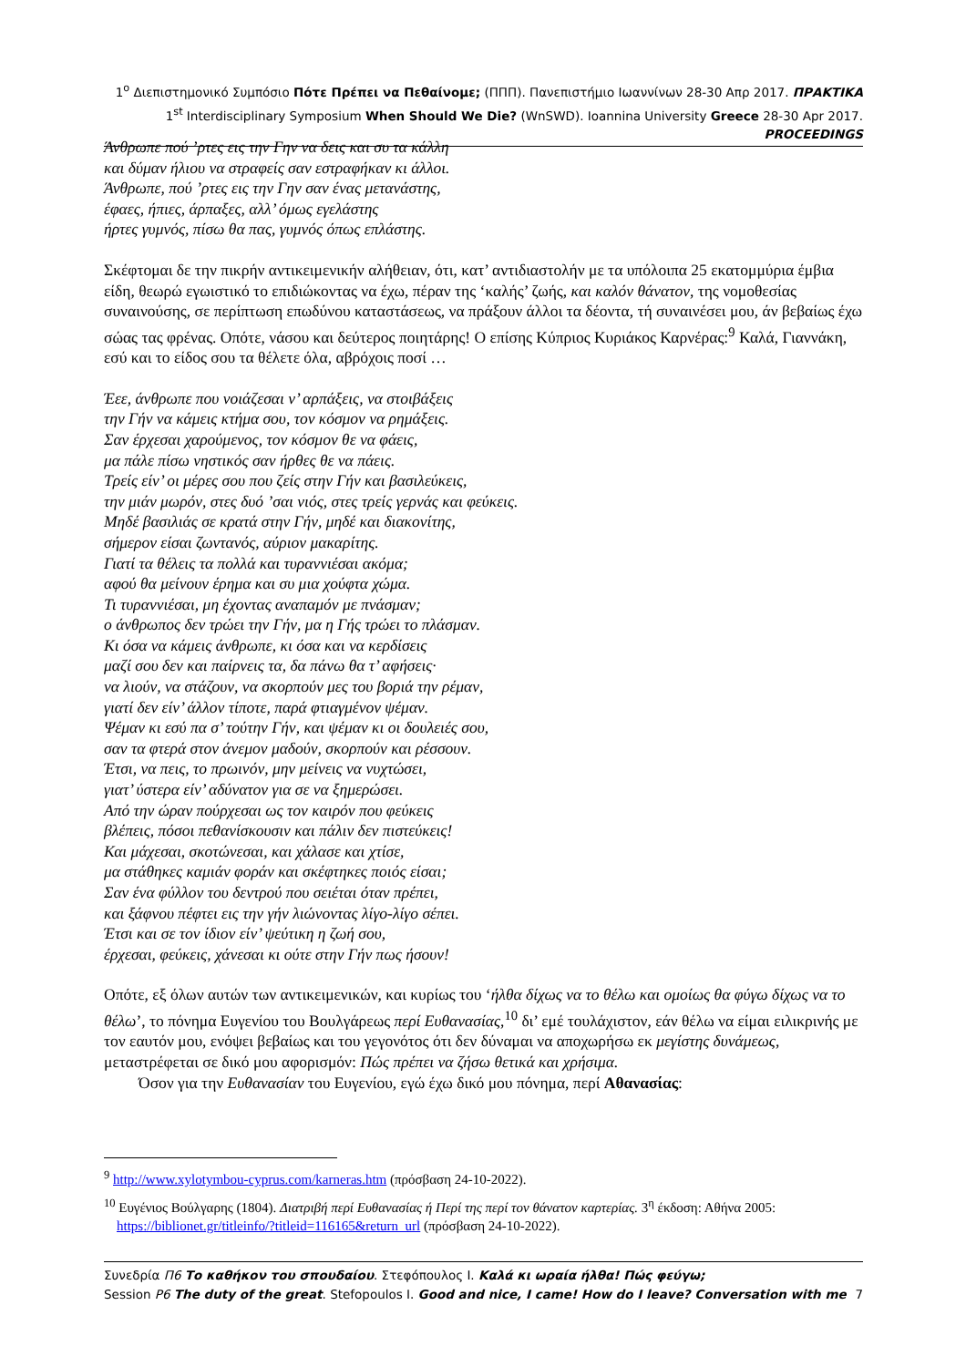1<sup>ο</sup> Διεπιστημονικό Συμπόσιο Πότε Πρέπει να Πεθαίνομε; (ΠΠΠ). Πανεπιστήμιο Ιωαννίνων 28-30 Απρ 2017. ΠΡΑΚΤΙΚΑ
1<sup>st</sup> Interdisciplinary Symposium When Should We Die? (WnSWD). Ioannina University Greece 28-30 Apr 2017. PROCEEDINGS
Άνθρωπε πού ’ρτες εις την Γην να δεις και συ τα κάλλη
και δύμαν ήλιου να στραφείς σαν εστραφήκαν κι άλλοι.
Άνθρωπε, πού ’ρτες εις την Γην σαν ένας μετανάστης,
έφαες, ήπιες, άρπαξες, αλλ’ όμως εγελάστης
ήρτες γυμνός, πίσω θα πας, γυμνός όπως επλάστης.
Σκέφτομαι δε την πικρήν αντικειμενικήν αλήθειαν, ότι, κατ’ αντιδιαστολήν με τα υπόλοιπα 25 εκατομμύρια έμβια είδη, θεωρώ εγωιστικό το επιδιώκοντας να έχω, πέραν της ‘καλής’ ζωής, και καλόν θάνατον, της νομοθεσίας συναινούσης, σε περίπτωση επωδύνου καταστάσεως, να πράξουν άλλοι τα δέοντα, τή συναινέσει μου, άν βεβαίως έχω σώας τας φρένας. Οπότε, νάσου και δεύτερος ποιητάρης! Ο επίσης Κύπριος Κυριάκος Καρνέρας:<sup>9</sup> Καλά, Γιαννάκη, εσύ και το είδος σου τα θέλετε όλα, αβρόχοις ποσί …
Έεε, άνθρωπε που νοιάζεσαι ν’ αρπάξεις, να στοιβάξεις
την Γήν να κάμεις κτήμα σου, τον κόσμον να ρημάξεις.
Σαν έρχεσαι χαρούμενος, τον κόσμον θε να φάεις,
μα πάλε πίσω νηστικός σαν ήρθες θε να πάεις.
Τρείς είν’ οι μέρες σου που ζείς στην Γήν και βασιλεύκεις,
την μιάν μωρόν, στες δυό ’σαι νιός, στες τρείς γερνάς και φεύκεις.
Μηδέ βασιλιάς σε κρατά στην Γήν, μηδέ και διακονίτης,
σήμερον είσαι ζωντανός, αύριον μακαρίτης.
Γιατί τα θέλεις τα πολλά και τυραννιέσαι ακόμα;
αφού θα μείνουν έρημα και συ μια χούφτα χώμα.
Τι τυραννιέσαι, μη έχοντας αναπαμόν με πνάσμαν;
ο άνθρωπος δεν τρώει την Γήν, μα η Γής τρώει το πλάσμαν.
Κι όσα να κάμεις άνθρωπε, κι όσα και να κερδίσεις
μαζί σου δεν και παίρνεις τα, δα πάνω θα τ’ αφήσεις·
να λιούν, να στάζουν, να σκορπούν μες του βοριά την ρέμαν,
γιατί δεν είν’ άλλον τίποτε, παρά φτιαγμένον ψέμαν.
Ψέμαν κι εσύ πα σ’ τούτην Γήν, και ψέμαν κι οι δουλειές σου,
σαν τα φτερά στον άνεμον μαδούν, σκορπούν και ρέσσουν.
Έτσι, να πεις, το πρωινόν, μην μείνεις να νυχτώσει,
γιατ’ ύστερα είν’ αδύνατον για σε να ξημερώσει.
Από την ώραν πούρχεσαι ως τον καιρόν που φεύκεις
βλέπεις, πόσοι πεθανίσκουσιν και πάλιν δεν πιστεύκεις!
Και μάχεσαι, σκοτώνεσαι, και χάλασε και χτίσε,
μα στάθηκες καμιάν φοράν και σκέφτηκες ποιός είσαι;
Σαν ένα φύλλον του δεντρού που σειέται όταν πρέπει,
και ξάφνου πέφτει εις την γήν λιώνοντας λίγο-λίγο σέπει.
Έτσι και σε τον ίδιον είν’ ψεύτικη η ζωή σου,
έρχεσαι, φεύκεις, χάνεσαι κι ούτε στην Γήν πως ήσουν!
Οπότε, εξ όλων αυτών των αντικειμενικών, και κυρίως του ‘ήλθα δίχως να το θέλω και ομοίως θα φύγω δίχως να το θέλω’, το πόνημα Ευγενίου του Βουλγάρεως περί Ευθανασίας,<sup>10</sup> δι’ εμέ τουλάχιστον, εάν θέλω να είμαι ειλικρινής με τον εαυτόν μου, ενόψει βεβαίως και του γεγονότος ότι δεν δύναμαι να αποχωρήσω εκ μεγίστης δυνάμεως, μεταστρέφεται σε δικό μου αφορισμόν: Πώς πρέπει να ζήσω θετικά και χρήσιμα.
Όσον για την Ευθανασίαν του Ευγενίου, εγώ έχω δικό μου πόνημα, περί Αθανασίας:
<sup>9</sup> http://www.xylotymbou-cyprus.com/karneras.htm (πρόσβαση 24-10-2022).
<sup>10</sup> Ευγένιος Βούλγαρης (1804). Διατριβή περί Ευθανασίας ή Περί της περί τον θάνατον καρτερίας. 3<sup>η</sup> έκδοση: Αθήνα 2005: https://biblionet.gr/titleinfo/?titleid=116165&return_url (πρόσβαση 24-10-2022).
7 Συνεδρία Π6 Το καθήκον του σπουδαίου. Στεφόπουλος Ι. Καλά κι ωραία ήλθα! Πώς φεύγω;
Session P6 The duty of the great. Stefopoulos I. Good and nice, I came! How do I leave? Conversation with me